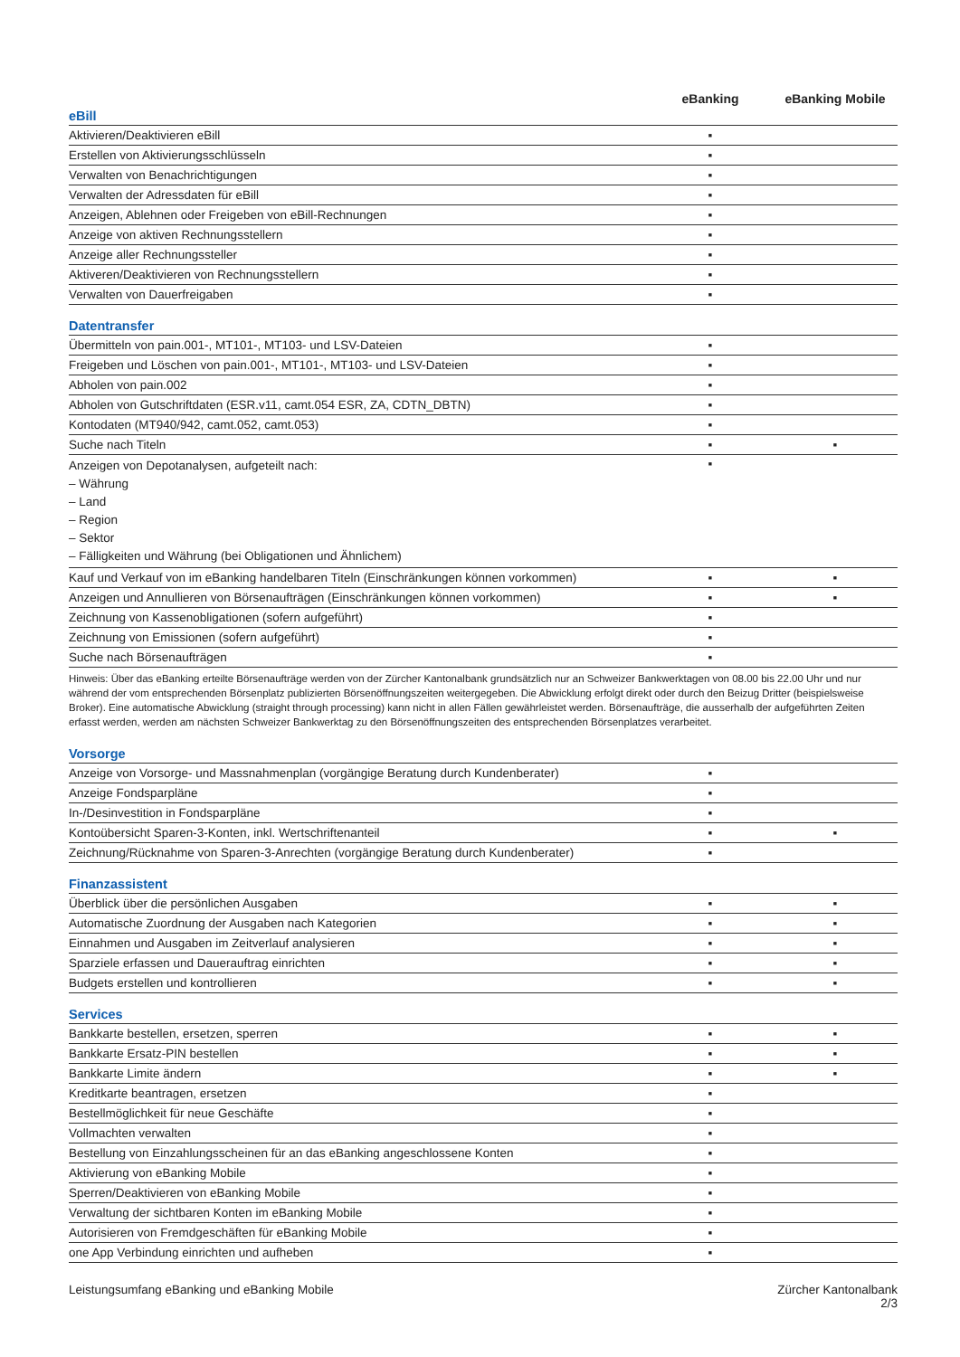| | eBanking | eBanking Mobile |
| --- | --- | --- |
| eBill | | |
| Aktivieren/Deaktivieren eBill | ▪ | |
| Erstellen von Aktivierungsschlüsseln | ▪ | |
| Verwalten von Benachrichtigungen | ▪ | |
| Verwalten der Adressdaten für eBill | ▪ | |
| Anzeigen, Ablehnen oder Freigeben von eBill-Rechnungen | ▪ | |
| Anzeige von aktiven Rechnungsstellern | ▪ | |
| Anzeige aller Rechnungssteller | ▪ | |
| Aktiveren/Deaktivieren von Rechnungsstellern | ▪ | |
| Verwalten von Dauerfreigaben | ▪ | |
| Datentransfer | | |
| Übermitteln von pain.001-, MT101-, MT103- und LSV-Dateien | ▪ | |
| Freigeben und Löschen von pain.001-, MT101-, MT103- und LSV-Dateien | ▪ | |
| Abholen von pain.002 | ▪ | |
| Abholen von Gutschriftdaten (ESR.v11, camt.054 ESR, ZA, CDTN_DBTN) | ▪ | |
| Kontodaten (MT940/942, camt.052, camt.053) | ▪ | |
| Suche nach Titeln | ▪ | ▪ |
| Anzeigen von Depotanalysen, aufgeteilt nach: – Währung – Land – Region – Sektor – Fälligkeiten und Währung (bei Obligationen und Ähnlichem) | ▪ | |
| Kauf und Verkauf von im eBanking handelbaren Titeln (Einschränkungen können vorkommen) | ▪ | ▪ |
| Anzeigen und Annullieren von Börsenaufträgen (Einschränkungen können vorkommen) | ▪ | ▪ |
| Zeichnung von Kassenobligationen (sofern aufgeführt) | ▪ | |
| Zeichnung von Emissionen (sofern aufgeführt) | ▪ | |
| Suche nach Börsenaufträgen | ▪ | |
| Hinweis: Über das eBanking erteilte Börsenaufträge werden von der Zürcher Kantonalbank grundsätzlich nur an Schweizer Bankwerktagen von 08.00 bis 22.00 Uhr und nur während der vom entsprechenden Börsenplatz publizierten Börsenöffnungszeiten weitergegeben. Die Abwicklung erfolgt direkt oder durch den Beizug Dritter (beispielsweise Broker). Eine automatische Abwicklung (straight through processing) kann nicht in allen Fällen gewährleistet werden. Börsenaufträge, die ausserhalb der aufgeführten Zeiten erfasst werden, werden am nächsten Schweizer Bankwerktag zu den Börsenöffnungszeiten des entsprechenden Börsenplatzes verarbeitet. | | |
| Vorsorge | | |
| Anzeige von Vorsorge- und Massnahmenplan (vorgängige Beratung durch Kundenberater) | ▪ | |
| Anzeige Fondsparpläne | ▪ | |
| In-/Desinvestition in Fondsparpläne | ▪ | |
| Kontoübersicht Sparen-3-Konten, inkl. Wertschriftenanteil | ▪ | ▪ |
| Zeichnung/Rücknahme von Sparen-3-Anrechten (vorgängige Beratung durch Kundenberater) | ▪ | |
| Finanzassistent | | |
| Überblick über die persönlichen Ausgaben | ▪ | ▪ |
| Automatische Zuordnung der Ausgaben nach Kategorien | ▪ | ▪ |
| Einnahmen und Ausgaben im Zeitverlauf analysieren | ▪ | ▪ |
| Sparziele erfassen und Dauerauftrag einrichten | ▪ | ▪ |
| Budgets erstellen und kontrollieren | ▪ | ▪ |
| Services | | |
| Bankkarte bestellen, ersetzen, sperren | ▪ | ▪ |
| Bankkarte Ersatz-PIN bestellen | ▪ | ▪ |
| Bankkarte Limite ändern | ▪ | ▪ |
| Kreditkarte beantragen, ersetzen | ▪ | |
| Bestellmöglichkeit für neue Geschäfte | ▪ | |
| Vollmachten verwalten | ▪ | |
| Bestellung von Einzahlungsscheinen für an das eBanking angeschlossene Konten | ▪ | |
| Aktivierung von eBanking Mobile | ▪ | |
| Sperren/Deaktivieren von eBanking Mobile | ▪ | |
| Verwaltung der sichtbaren Konten im eBanking Mobile | ▪ | |
| Autorisieren von Fremdgeschäften für eBanking Mobile | ▪ | |
| one App Verbindung einrichten und aufheben | ▪ | |
Leistungsumfang eBanking und eBanking Mobile
Zürcher Kantonalbank
2/3